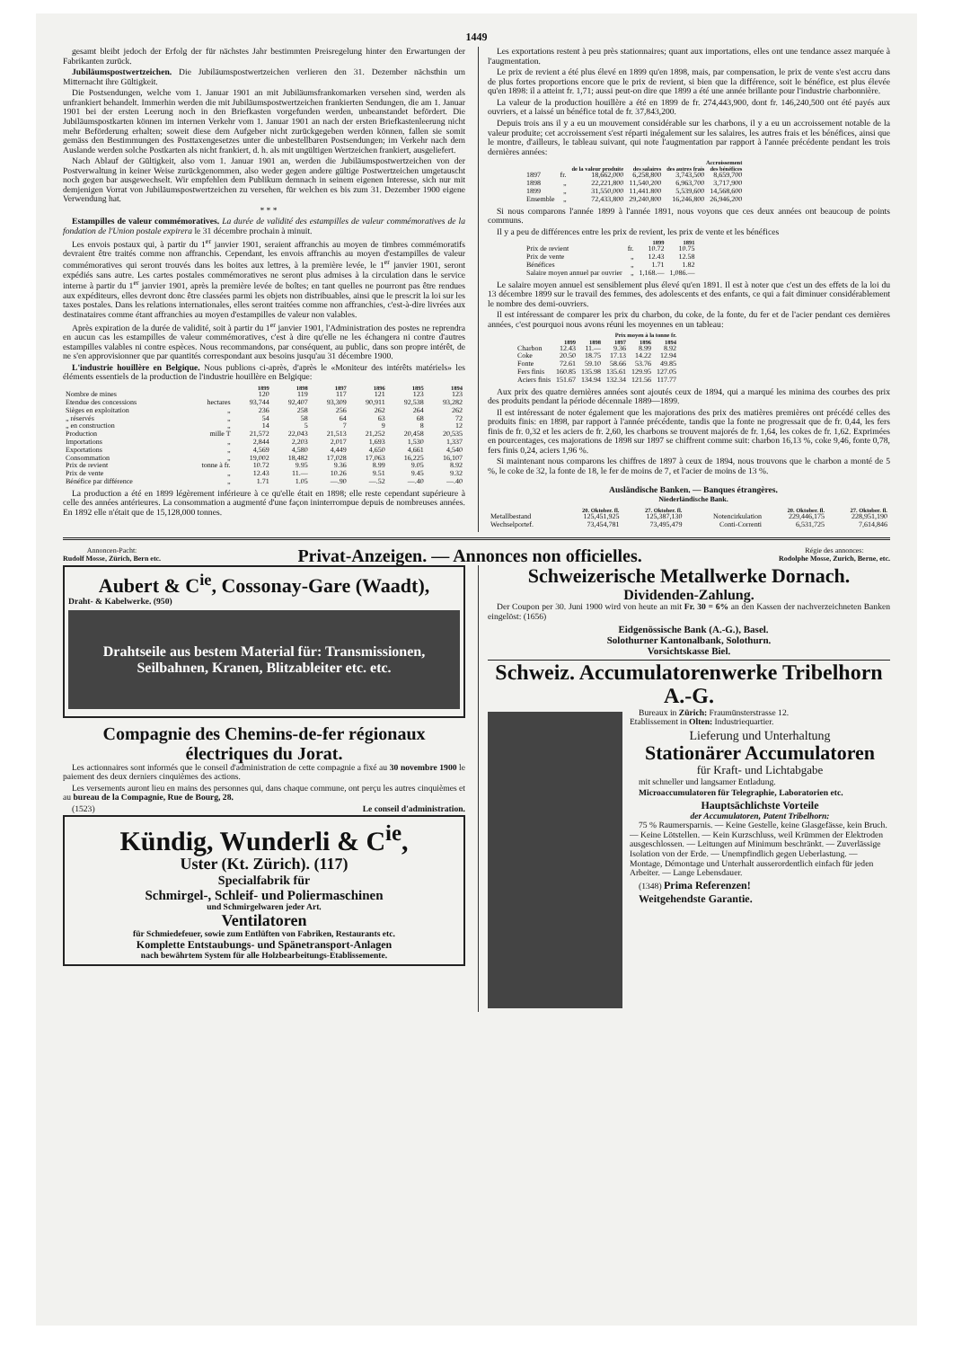1449
gesamt bleibt jedoch der Erfolg der für nächstes Jahr bestimmten Preisregelung hinter den Erwartungen der Fabrikanten zurück.
Jubiläumspostwertzeichen. Die Jubiläumspostwertzeichen verlieren den 31. Dezember nächsthin um Mitternacht ihre Gültigkeit.
Die Postsendungen, welche vom 1. Januar 1901 an mit Jubiläumsfrankomarken versehen sind, werden als unfrankiert behandelt. Immerhin werden die mit Jubiläumspostwertzeichen frankierten Sendungen, die am 1. Januar 1901 bei der ersten Leerung noch in den Briefkasten vorgefunden werden, unbeanstandet befördert. Die Jubiläumspostkarten können im internen Verkehr vom 1. Januar 1901 an nach der ersten Briefkastenleerung nicht mehr Beförderung erhalten; soweit diese dem Aufgeber nicht zurückgegeben werden können, fallen sie somit gemäss den Bestimmungen des Posttaxengesetzes unter die unbestellbaren Postsendungen; im Verkehr nach dem Auslande werden solche Postkarten als nicht frankiert, d. h. als mit ungültigen Wertzeichen frankiert, ausgeliefert.
Nach Ablauf der Gültigkeit, also vom 1. Januar 1901 an, werden die Jubiläumspostwertzeichen von der Postverwaltung in keiner Weise zurückgenommen, also weder gegen andere gültige Postwertzeichen umgetauscht noch gegen bar ausgewechselt. Wir empfehlen dem Publikum demnach in seinem eigenen Interesse, sich nur mit demjenigen Vorrat von Jubiläumspostwertzeichen zu versehen, für welchen es bis zum 31. Dezember 1900 eigene Verwendung hat.
* * *
Estampilles de valeur commémoratives. La durée de validité des estampilles de valeur commémoratives de la fondation de l'Union postale expirera le 31 décembre prochain à minuit.
Les envois postaux qui, à partir du 1<sup>er</sup> janvier 1901, seraient affranchis au moyen de timbres commémoratifs devraient être traités comme non affranchis. Cependant, les envois affranchis au moyen d'estampilles de valeur commémoratives qui seront trouvés dans les boites aux lettres, à la première levée, le 1<sup>er</sup> janvier 1901, seront expédiés sans autre. Les cartes postales commémoratives ne seront plus admises à la circulation dans le service interne à partir du 1<sup>er</sup> janvier 1901, après la première levée de boîtes; en tant quelles ne pourront pas être rendues aux expéditeurs, elles devront donc être classées parmi les objets non distribuables, ainsi que le prescrit la loi sur les taxes postales. Dans les relations internationales, elles seront traitées comme non affranchies, c'est-à-dire livrées aux destinataires comme étant affranchies au moyen d'estampilles de valeur non valables.
Après expiration de la durée de validité, soit à partir du 1<sup>er</sup> janvier 1901, l'Administration des postes ne reprendra en aucun cas les estampilles de valeur commémoratives, c'est à dire qu'elle ne les échangera ni contre d'autres estampilles valables ni contre espèces. Nous recommandons, par conséquent, au public, dans son propre intérêt, de ne s'en approvisionner que par quantités correspondant aux besoins jusqu'au 31 décembre 1900.
L'industrie houillère en Belgique. Nous publions ci-après, d'après le «Moniteur des intérêts matériels» les éléments essentiels de la production de l'industrie houillère en Belgique:
| | | 1899 | 1898 | 1897 | 1896 | 1895 | 1894 |
| --- | --- | --- | --- | --- | --- | --- | --- |
| Nombre de mines | | 120 | 119 | 117 | 121 | 123 | 123 |
| Etendue des concessions | hectares | 93,744 | 92,407 | 93,309 | 90,911 | 92,538 | 93,282 |
| Sièges en exploitation | „ | 236 | 258 | 256 | 262 | 264 | 262 |
| „ réservés | „ | 54 | 58 | 64 | 63 | 68 | 72 |
| „ en construction | „ | 14 | 5 | 7 | 9 | 8 | 12 |
| Production | mille T | 21,572 | 22,043 | 21,513 | 21,252 | 20,458 | 20,535 |
| Importations | „ | 2,844 | 2,203 | 2,017 | 1,693 | 1,530 | 1,337 |
| Exportations | „ | 4,569 | 4,580 | 4,449 | 4,650 | 4,661 | 4,540 |
| Consommation | „ | 19,002 | 18,482 | 17,028 | 17,063 | 16,225 | 16,107 |
| Prix de revient | tonne à fr. | 10.72 | 9.95 | 9.36 | 8.99 | 9.05 | 8.92 |
| Prix de vente | „ | 12.43 | 11.— | 10.26 | 9.51 | 9.45 | 9.32 |
| Bénéfice par différence | „ | 1.71 | 1.05 | —.90 | —.52 | —.40 | —.40 |
La production a été en 1899 légèrement inférieure à ce qu'elle était en 1898; elle reste cependant supérieure à celle des années antérieures. La consommation a augmenté d'une façon ininterrompue depuis de nombreuses années. En 1892 elle n'était que de 15,128,000 tonnes.
Les exportations restent à peu près stationnaires; quant aux importations, elles ont une tendance assez marquée à l'augmentation.
Le prix de revient a été plus élevé en 1899 qu'en 1898, mais, par compensation, le prix de vente s'est accru dans de plus fortes proportions encore que le prix de revient, si bien que la différence, soit le bénéfice, est plus élevée qu'en 1898: il a atteint fr. 1,71; aussi peut-on dire que 1899 a été une année brillante pour l'industrie charbonnière.
La valeur de la production houillère a été en 1899 de fr. 274,443,900, dont fr. 146,240,500 ont été payés aux ouvriers, et a laissé un bénéfice total de fr. 37,843,200.
Depuis trois ans il y a eu un mouvement considérable sur les charbons, il y a eu un accroissement notable de la valeur produite; cet accroissement s'est réparti inégalement sur les salaires, les autres frais et les bénéfices, ainsi que le montre, d'ailleurs, le tableau suivant, qui note l'augmentation par rapport à l'année précédente pendant les trois dernières années:
| | | Accroissement | | | |
| --- | --- | --- | --- | --- | --- |
| | | de la valeur produite | des salaires | des autres frais | des bénéfices |
| 1897 | fr. | 18,662,000 | 6,258,800 | 3,743,500 | 8,659,700 |
| 1898 | „ | 22,221,800 | 11,540,200 | 6,963,700 | 3,717,900 |
| 1899 | „ | 31,550,000 | 11,441.800 | 5,539,600 | 14,568,600 |
| Ensemble | „ | 72,433,800 | 29,240,800 | 16,246,800 | 26,946,200 |
Si nous comparons l'année 1899 à l'année 1891, nous voyons que ces deux années ont beaucoup de points communs.
Il y a peu de différences entre les prix de revient, les prix de vente et les bénéfices
| | | 1899 | 1891 |
| --- | --- | --- | --- |
| Prix de revient | fr. | 10.72 | 10.75 |
| Prix de vente | „ | 12.43 | 12.58 |
| Bénéfices | „ | 1.71 | 1.82 |
| Salaire moyen annuel par ouvrier | „ | 1,168.— | 1,086.— |
Le salaire moyen annuel est sensiblement plus élevé qu'en 1891. Il est à noter que c'est un des effets de la loi du 13 décembre 1899 sur le travail des femmes, des adolescents et des enfants, ce qui a fait diminuer considérablement le nombre des demi-ouvriers.
Il est intéressant de comparer les prix du charbon, du coke, de la fonte, du fer et de l'acier pendant ces dernières années, c'est pourquoi nous avons réuni les moyennes en un tableau:
| | Prix moyen à la tonne fr. | | | | |
| --- | --- | --- | --- | --- | --- |
| | 1899 | 1898 | 1897 | 1896 | 1894 |
| Charbon | 12.43 | 11.— | 9.36 | 8.99 | 8.92 |
| Coke | 20.50 | 18.75 | 17.13 | 14.22 | 12.94 |
| Fonte | 72.61 | 59.10 | 58.66 | 53.76 | 49.85 |
| Fers finis | 160.85 | 135.98 | 135.61 | 129.95 | 127.05 |
| Aciers finis | 151.67 | 134.94 | 132.34 | 121.56 | 117.77 |
Aux prix des quatre dernières années sont ajoutés ceux de 1894, qui a marqué les minima des courbes des prix des produits pendant la période décennale 1889—1899.
Il est intéressant de noter également que les majorations des prix des matières premières ont précédé celles des produits finis: en 1898, par rapport à l'année précédente, tandis que la fonte ne progressait que de fr. 0,44, les fers finis de fr. 0,32 et les aciers de fr. 2,60, les charbons se trouvent majorés de fr. 1,64, les cokes de fr. 1,62. Exprimées en pourcentages, ces majorations de 1898 sur 1897 se chiffrent comme suit: charbon 16,13 %, coke 9,46, fonte 0,78, fers finis 0,24, aciers 1,96 %.
Si maintenant nous comparons les chiffres de 1897 à ceux de 1894, nous trouvons que le charbon a monté de 5 %, le coke de 32, la fonte de 18, le fer de moins de 7, et l'acier de moins de 13 %.
Ausländische Banken. — Banques étrangères.
Niederländische Bank.
| | 20. Oktober. fl. | 27. Oktober. fl. | | 20. Oktober. fl. | 27. Oktober. fl. |
| --- | --- | --- | --- | --- | --- |
| Metallbestand | 125,451,925 | 125,387,130 | Notencirkulation | 229,446,175 | 228,951,190 |
| Wechselportef. | 73,454,781 | 73,495,479 | Conti-Correnti | 6,531,725 | 7,614,846 |
Annoncen-Pacht:
Rudolf Mosse, Zürich, Bern etc.
Privat-Anzeigen. — Annonces non officielles.
Régie des annonces:
Rodolphe Mosse, Zurich, Berne, etc.
Aubert & C<sup>ie</sup>, Cossonay-Gare (Waadt),
Draht- & Kabelwerke. (950)
Drahtseile aus bestem Material für: Transmissionen, Seilbahnen, Kranen, Blitzableiter etc. etc.
Compagnie des Chemins-de-fer régionaux électriques du Jorat.
Les actionnaires sont informés que le conseil d'administration de cette compagnie a fixé au 30 novembre 1900 le paiement des deux derniers cinquièmes des actions.
Les versements auront lieu en mains des personnes qui, dans chaque commune, ont perçu les autres cinquièmes et au bureau de la Compagnie, Rue de Bourg, 28.
(1523) Le conseil d'administration.
Kündig, Wunderli & C<sup>ie</sup>,
Uster (Kt. Zürich). (117)
Specialfabrik für
Schmirgel-, Schleif- und Poliermaschinen
und Schmirgelwaren jeder Art.
Ventilatoren
für Schmiedefeuer, sowie zum Entlüften von Fabriken, Restaurants etc.
Komplette Entstaubungs- und Spänetransport-Anlagen
nach bewährtem System für alle Holzbearbeitungs-Etablissemente.
Schweizerische Metallwerke Dornach.
Dividenden-Zahlung.
Der Coupon per 30. Juni 1900 wird von heute an mit Fr. 30 = 6% an den Kassen der nachverzeichneten Banken eingelöst: (1656)
Eidgenössische Bank (A.-G.), Basel.
Solothurner Kantonalbank, Solothurn.
Vorsichtskasse Biel.
Schweiz. Accumulatorenwerke Tribelhorn A.-G.
Bureaux in Zürich: Fraumünsterstrasse 12.
Etablissement in Olten: Industriequartier.
Lieferung und Unterhaltung
Stationärer Accumulatoren
für Kraft- und Lichtabgabe
mit schneller und langsamer Entladung.
Microaccumulatoren für Telegraphie, Laboratorien etc.
Hauptsächlichste Vorteile
der Accumulatoren, Patent Tribelhorn:
75 % Raumersparnis. — Keine Gestelle, keine Glasgefässe, kein Bruch. — Keine Lötstellen. — Kein Kurzschluss, weil Krümmen der Elektroden ausgeschlossen. — Leitungen auf Minimum beschränkt. — Zuverlässige Isolation von der Erde. — Unempfindlich gegen Ueberlastung. — Montage, Démontage und Unterhalt ausserordentlich einfach für jeden Arbeiter. — Lange Lebensdauer.
(1348) Prima Referenzen!
Weitgehendste Garantie.